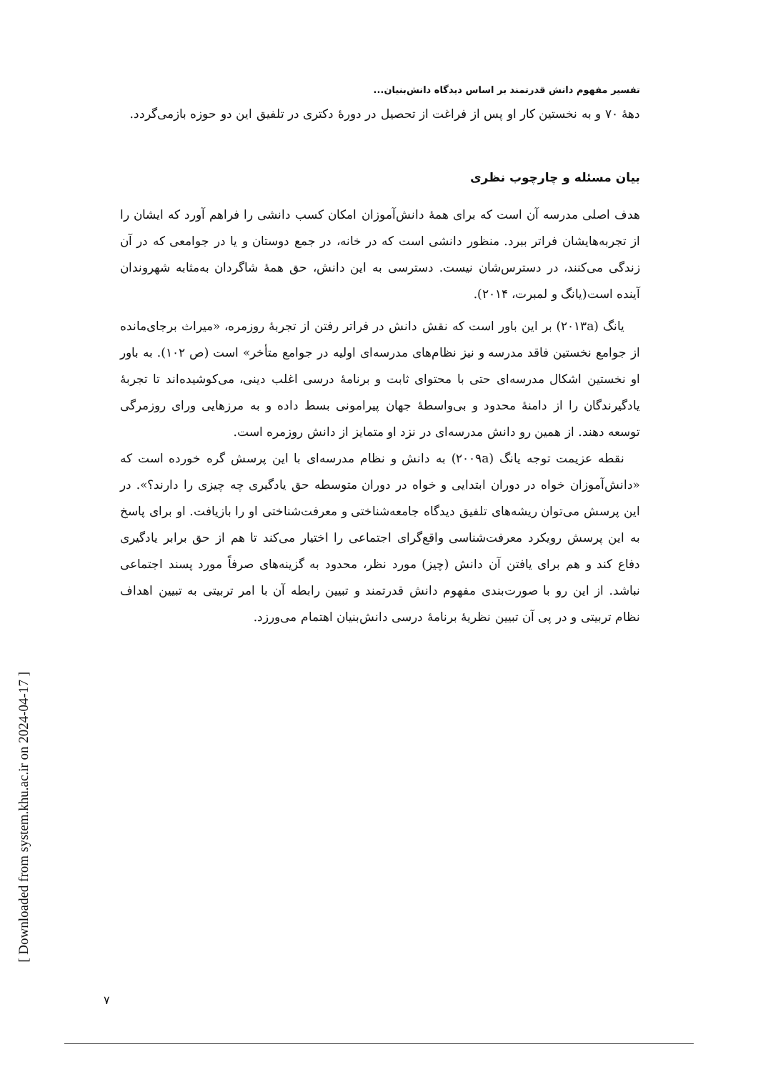تفسیر مفهوم دانش قدرتمند بر اساس دیدگاه دانش‌بنیان...
دهۀ ۷۰ و به نخستین کار او پس از فراغت از تحصیل در دورۀ دکتری در تلفیق این دو حوزه بازمی‌گردد.
بیان مسئله و چارچوب نظری
هدف اصلی مدرسه آن است که برای همۀ دانش‌آموزان امکان کسب دانشی را فراهم آورد که ایشان را از تجربه‌هایشان فراتر ببرد. منظور دانشی است که در خانه، در جمع دوستان و یا در جوامعی که در آن زندگی می‌کنند، در دسترس‌شان نیست. دسترسی به این دانش، حق همۀ شاگردان به‌مثابه شهروندان آینده است(یانگ و لمبرت، ۲۰۱۴).
یانگ (۲۰۱۳a) بر این باور است که نقش دانش در فراتر رفتن از تجربۀ روزمره، «میراث برجای‌مانده از جوامع نخستین فاقد مدرسه و نیز نظام‌های مدرسه‌ای اولیه در جوامع متأخر» است (ص ۱۰۲). به باور او نخستین اشکال مدرسه‌ای حتی با محتوای ثابت و برنامۀ درسی اغلب دینی، می‌کوشیده‌اند تا تجربۀ یادگیرندگان را از دامنۀ محدود و بی‌واسطۀ جهان پیرامونی بسط داده و به مرزهایی ورای روزمرگی توسعه دهند. از همین رو دانش مدرسه‌ای در نزد او متمایز از دانش روزمره است.
نقطه عزیمت توجه یانگ (۲۰۰۹a) به دانش و نظام مدرسه‌ای با این پرسش گره خورده است که «دانش‌آموزان خواه در دوران ابتدایی و خواه در دوران متوسطه حق یادگیری چه چیزی را دارند؟». در این پرسش می‌توان ریشه‌های تلفیق دیدگاه جامعه‌شناختی و معرفت‌شناختی او را بازیافت. او برای پاسخ به این پرسش رویکرد معرفت‌شناسی واقع‌گرای اجتماعی را اختیار می‌کند تا هم از حق برابر یادگیری دفاع کند و هم برای یافتن آن دانش (چیز) مورد نظر، محدود به گزینه‌های صرفاً مورد پسند اجتماعی نباشد. از این رو با صورت‌بندی مفهوم دانش قدرتمند و تبیین رابطه آن با امر تربیتی به تبیین اهداف نظام تربیتی و در پی آن تبیین نظریۀ برنامۀ درسی دانش‌بنیان اهتمام می‌ورزد.
[ Downloaded from system.khu.ac.ir on 2024-04-17 ]
۷